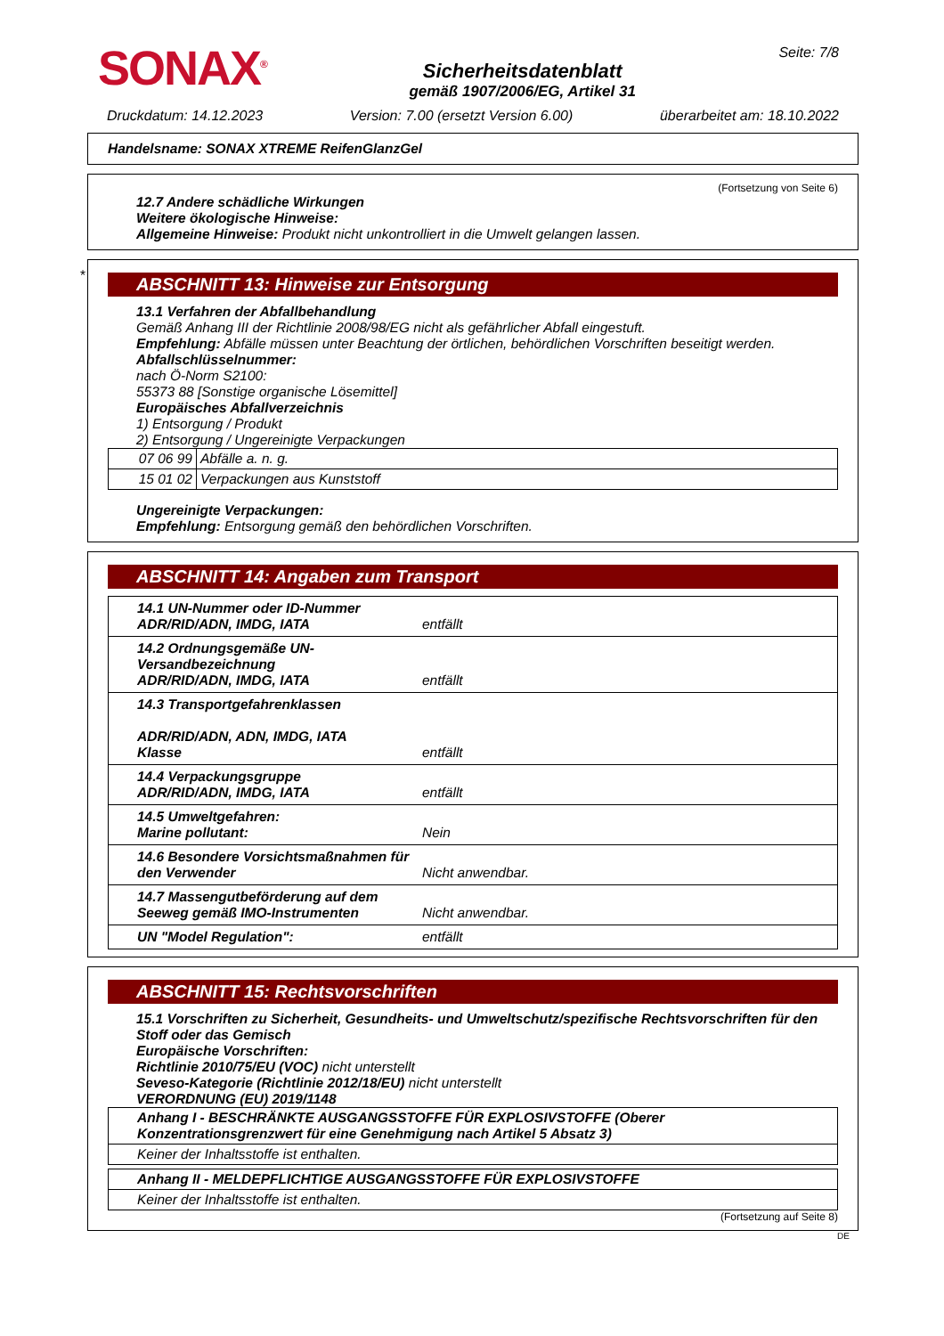SONAX<sup>®</sup>
Sicherheitsdatenblatt
gemäß 1907/2006/EG, Artikel 31
Seite: 7/8
Druckdatum: 14.12.2023 Version: 7.00 (ersetzt Version 6.00) überarbeitet am: 18.10.2022
Handelsname: SONAX XTREME ReifenGlanzGel
(Fortsetzung von Seite 6)
12.7 Andere schädliche Wirkungen
Weitere ökologische Hinweise:
Allgemeine Hinweise: Produkt nicht unkontrolliert in die Umwelt gelangen lassen.
*
ABSCHNITT 13: Hinweise zur Entsorgung
13.1 Verfahren der Abfallbehandlung
Gemäß Anhang III der Richtlinie 2008/98/EG nicht als gefährlicher Abfall eingestuft.
Empfehlung: Abfälle müssen unter Beachtung der örtlichen, behördlichen Vorschriften beseitigt werden.
Abfallschlüsselnummer:
nach Ö-Norm S2100:
55373 88 [Sonstige organische Lösemittel]
Europäisches Abfallverzeichnis
1) Entsorgung / Produkt
2) Entsorgung / Ungereinigte Verpackungen
| 07 06 99 | Abfälle a. n. g. |
| 15 01 02 | Verpackungen aus Kunststoff |
Ungereinigte Verpackungen:
Empfehlung: Entsorgung gemäß den behördlichen Vorschriften.
ABSCHNITT 14: Angaben zum Transport
| 14.1 UN-Nummer oder ID-Nummer ADR/RID/ADN, IMDG, IATA | entfällt |
| 14.2 Ordnungsgemäße UN-Versandbezeichnung ADR/RID/ADN, IMDG, IATA | entfällt |
| 14.3 Transportgefahrenklassen ADR/RID/ADN, ADN, IMDG, IATA Klasse | entfällt |
| 14.4 Verpackungsgruppe ADR/RID/ADN, IMDG, IATA | entfällt |
| 14.5 Umweltgefahren: Marine pollutant: | Nein |
| 14.6 Besondere Vorsichtsmaßnahmen für den Verwender | Nicht anwendbar. |
| 14.7 Massengutbeförderung auf dem Seeweg gemäß IMO-Instrumenten | Nicht anwendbar. |
| UN "Model Regulation": | entfällt |
ABSCHNITT 15: Rechtsvorschriften
15.1 Vorschriften zu Sicherheit, Gesundheits- und Umweltschutz/spezifische Rechtsvorschriften für den Stoff oder das Gemisch
Europäische Vorschriften:
Richtlinie 2010/75/EU (VOC) nicht unterstellt
Seveso-Kategorie (Richtlinie 2012/18/EU) nicht unterstellt
VERORDNUNG (EU) 2019/1148
| Anhang I - BESCHRÄNKTE AUSGANGSSTOFFE FÜR EXPLOSIVSTOFFE (Oberer Konzentrationsgrenzwert für eine Genehmigung nach Artikel 5 Absatz 3) |
| Keiner der Inhaltsstoffe ist enthalten. |
| Anhang II - MELDEPFLICHTIGE AUSGANGSSTOFFE FÜR EXPLOSIVSTOFFE |
| Keiner der Inhaltsstoffe ist enthalten. |
(Fortsetzung auf Seite 8)
DE